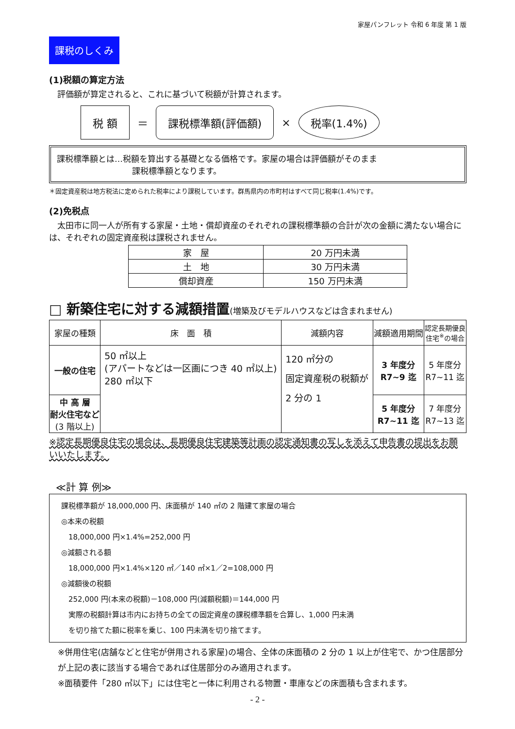家屋パンフレット 令和 6 年度 第 1 版
課税のしくみ
(1)税額の算定方法
　評価額が算定されると、これに基づいて税額が計算されます。
税 額 ＝ 課税標準額(評価額) × 税率(1.4%)
課税標準額とは…税額を算出する基礎となる価格です。家屋の場合は評価額がそのまま
課税標準額となります。
＊固定資産税は地方税法に定められた税率により課税しています。群馬県内の市町村はすべて同じ税率(1.4%)です。
(2)免税点
　太田市に同一人が所有する家屋・土地・償却資産のそれぞれの課税標準額の合計が次の金額に満たない場合には、それぞれの固定資産税は課税されません。
| 家 屋 | 20 万円未満 |
| 土 地 | 30 万円未満 |
| 償却資産 | 150 万円未満 |
□ 新築住宅に対する減額措置(増築及びモデルハウスなどは含まれません)
| 家屋の種類 | 床 面 積 | 減額内容 | 減額適用期間 | 認定長期優良 住宅<sup>※</sup>の場合 |
| --- | --- | --- | --- | --- |
| 一般の住宅 | 50 ㎡以上 (アパートなどは一区画につき 40 ㎡以上) 280 ㎡以下 | 120 ㎡分の 固定資産税の税額が 2 分の 1 | 3 年度分 R7~9 迄 | 5 年度分 R7~11 迄 |
| 中 高 層 耐火住宅など (3 階以上) | | | 5 年度分 R7~11 迄 | 7 年度分 R7~13 迄 |
※認定長期優良住宅の場合は、長期優良住宅建築等計画の認定通知書の写しを添えて申告書の提出をお願いいたします。
≪計 算 例≫
課税標準額が 18,000,000 円、床面積が 140 ㎡の 2 階建て家屋の場合
◎本来の税額
　18,000,000 円×1.4%=252,000 円
◎減額される額
　18,000,000 円×1.4%×120 ㎡／140 ㎡×1／2=108,000 円
◎減額後の税額
　252,000 円(本来の税額)－108,000 円(減額税額)＝144,000 円
　実際の税額計算は市内にお持ちの全ての固定資産の課税標準額を合算し、1,000 円未満
　を切り捨てた額に税率を乗じ、100 円未満を切り捨てます。
※併用住宅(店舗などと住宅が併用される家屋)の場合、全体の床面積の 2 分の 1 以上が住宅で、かつ住居部分が上記の表に該当する場合であれば住居部分のみ適用されます。
※面積要件「280 ㎡以下」には住宅と一体に利用される物置・車庫などの床面積も含まれます。
- 2 -